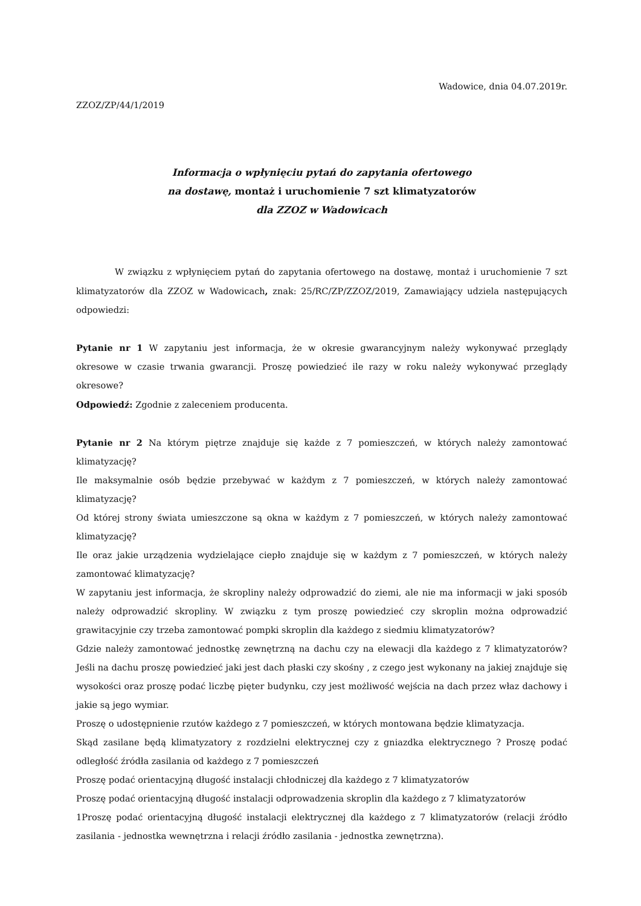Wadowice, dnia 04.07.2019r.
ZZOZ/ZP/44/1/2019
Informacja o wpłynięciu pytań do zapytania ofertowego
na dostawę, montaż i uruchomienie 7 szt klimatyzatorów
dla ZZOZ w Wadowicach
W związku z wpłynięciem pytań do zapytania ofertowego na dostawę, montaż i uruchomienie 7 szt klimatyzatorów dla ZZOZ w Wadowicach, znak: 25/RC/ZP/ZZOZ/2019, Zamawiający udziela następujących odpowiedzi:
Pytanie nr 1 W zapytaniu jest informacja, że w okresie gwarancyjnym należy wykonywać przeglądy okresowe w czasie trwania gwarancji. Proszę powiedzieć ile razy w roku należy wykonywać przeglądy okresowe?
Odpowiedź: Zgodnie z zaleceniem producenta.
Pytanie nr 2 Na którym piętrze znajduje się każde z 7 pomieszczeń, w których należy zamontować klimatyzację?
Ile maksymalnie osób będzie przebywać w każdym z 7 pomieszczeń, w których należy zamontować klimatyzację?
Od której strony świata umieszczone są okna w każdym z 7 pomieszczeń, w których należy zamontować klimatyzację?
Ile oraz jakie urządzenia wydzielające ciepło znajduje się w każdym z 7 pomieszczeń, w których należy zamontować klimatyzację?
W zapytaniu jest informacja, że skropliny należy odprowadzić do ziemi, ale nie ma informacji w jaki sposób należy odprowadzić skropliny. W związku z tym proszę powiedzieć czy skroplin można odprowadzić grawitacyjnie czy trzeba zamontować pompki skroplin dla każdego z siedmiu klimatyzatorów?
Gdzie należy zamontować jednostkę zewnętrzną na dachu czy na elewacji dla każdego z 7 klimatyzatorów? Jeśli na dachu proszę powiedzieć jaki jest dach płaski czy skośny , z czego jest wykonany na jakiej znajduje się wysokości oraz proszę podać liczbę pięter budynku, czy jest możliwość wejścia na dach przez właz dachowy i jakie są jego wymiar.
Proszę o udostępnienie rzutów każdego z 7 pomieszczeń, w których montowana będzie klimatyzacja.
Skąd zasilane będą klimatyzatory z rozdzielni elektrycznej czy z gniazdka elektrycznego ? Proszę podać odległość źródła zasilania od każdego z 7 pomieszczeń
Proszę podać orientacyjną długość instalacji chłodniczej dla każdego z 7 klimatyzatorów
Proszę podać orientacyjną długość instalacji odprowadzenia skroplin dla każdego z 7 klimatyzatorów
1Proszę podać orientacyjną długość instalacji elektrycznej dla każdego z 7 klimatyzatorów (relacji źródło zasilania - jednostka wewnętrzna i relacji źródło zasilania - jednostka zewnętrzna).